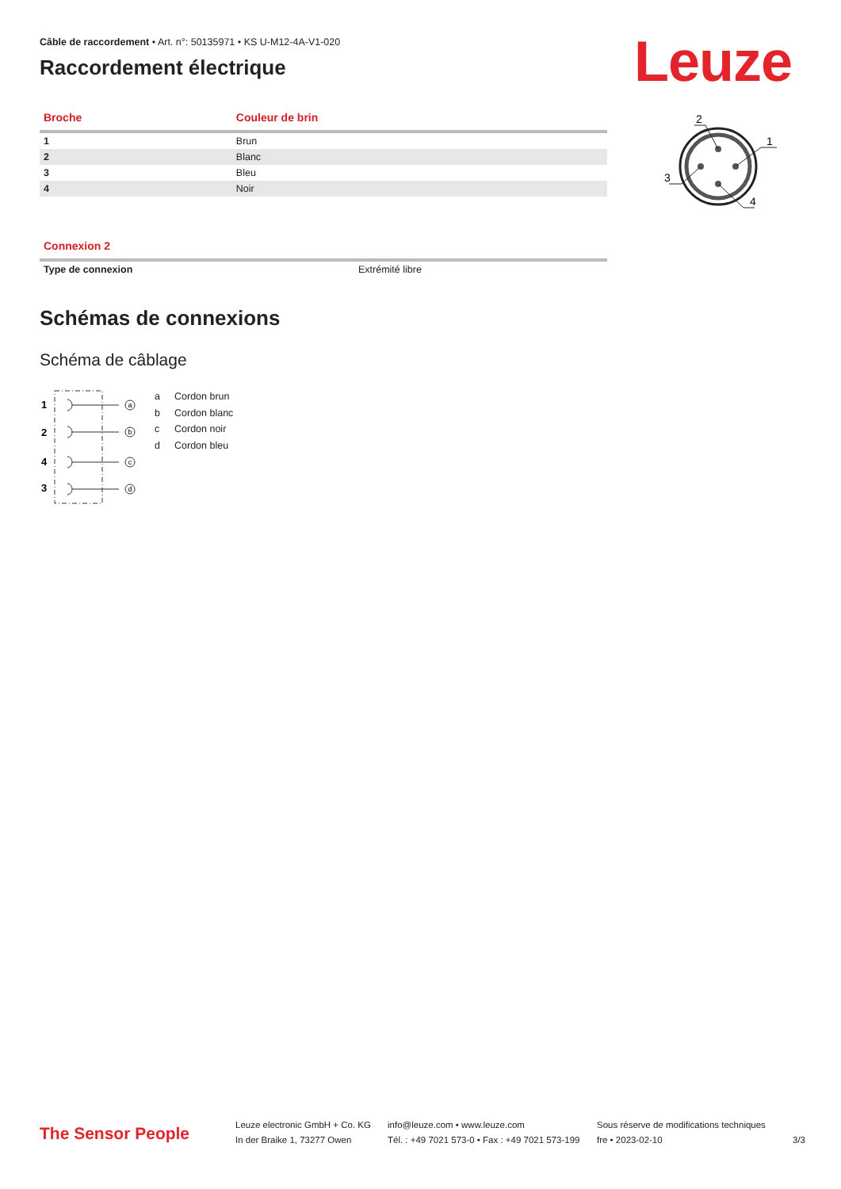Câble de raccordement • Art. n°: 50135971 • KS U-M12-4A-V1-020
Raccordement électrique
Leuze
2
1
3
4
| Broche | Couleur de brin |
| --- | --- |
| 1 | Brun |
| 2 | Blanc |
| 3 | Bleu |
| 4 | Noir |
| Connexion 2 | |
| --- | --- |
| Type de connexion | Extrémité libre |
Schémas de connexions
Schéma de câblage
1
2
4
3
a
b
c
d
a Cordon brun
b Cordon blanc
c Cordon noir
d Cordon bleu
The Sensor People
Leuze electronic GmbH + Co. KG
In der Braike 1, 73277 Owen
info@leuze.com • www.leuze.com
Tél. : +49 7021 573-0 • Fax : +49 7021 573-199
Sous réserve de modifications techniques
fre • 2023-02-10
3/3